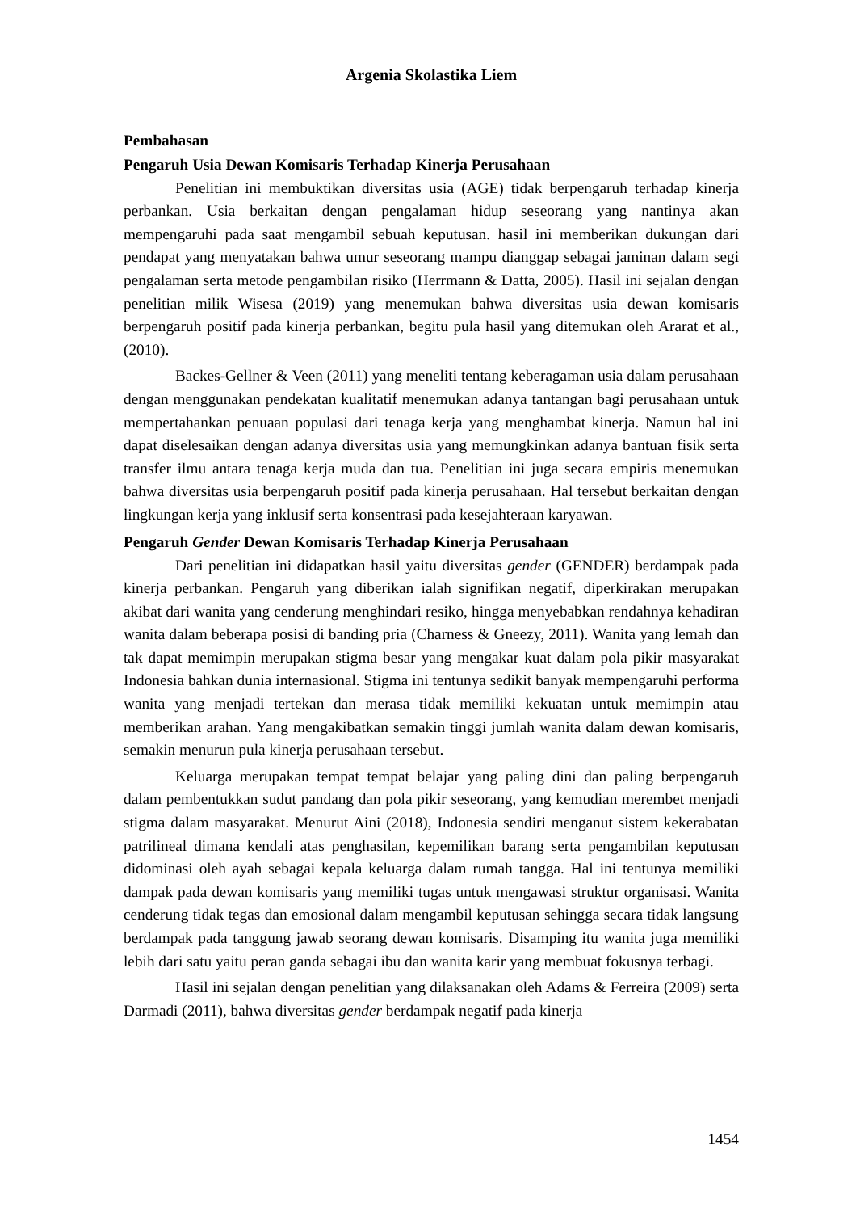Argenia Skolastika Liem
Pembahasan
Pengaruh Usia Dewan Komisaris Terhadap Kinerja Perusahaan
Penelitian ini membuktikan diversitas usia (AGE) tidak berpengaruh terhadap kinerja perbankan. Usia berkaitan dengan pengalaman hidup seseorang yang nantinya akan mempengaruhi pada saat mengambil sebuah keputusan. hasil ini memberikan dukungan dari pendapat yang menyatakan bahwa umur seseorang mampu dianggap sebagai jaminan dalam segi pengalaman serta metode pengambilan risiko (Herrmann & Datta, 2005). Hasil ini sejalan dengan penelitian milik Wisesa (2019) yang menemukan bahwa diversitas usia dewan komisaris berpengaruh positif pada kinerja perbankan, begitu pula hasil yang ditemukan oleh Ararat et al., (2010).
Backes-Gellner & Veen (2011) yang meneliti tentang keberagaman usia dalam perusahaan dengan menggunakan pendekatan kualitatif menemukan adanya tantangan bagi perusahaan untuk mempertahankan penuaan populasi dari tenaga kerja yang menghambat kinerja. Namun hal ini dapat diselesaikan dengan adanya diversitas usia yang memungkinkan adanya bantuan fisik serta transfer ilmu antara tenaga kerja muda dan tua. Penelitian ini juga secara empiris menemukan bahwa diversitas usia berpengaruh positif pada kinerja perusahaan. Hal tersebut berkaitan dengan lingkungan kerja yang inklusif serta konsentrasi pada kesejahteraan karyawan.
Pengaruh Gender Dewan Komisaris Terhadap Kinerja Perusahaan
Dari penelitian ini didapatkan hasil yaitu diversitas gender (GENDER) berdampak pada kinerja perbankan. Pengaruh yang diberikan ialah signifikan negatif, diperkirakan merupakan akibat dari wanita yang cenderung menghindari resiko, hingga menyebabkan rendahnya kehadiran wanita dalam beberapa posisi di banding pria (Charness & Gneezy, 2011). Wanita yang lemah dan tak dapat memimpin merupakan stigma besar yang mengakar kuat dalam pola pikir masyarakat Indonesia bahkan dunia internasional. Stigma ini tentunya sedikit banyak mempengaruhi performa wanita yang menjadi tertekan dan merasa tidak memiliki kekuatan untuk memimpin atau memberikan arahan. Yang mengakibatkan semakin tinggi jumlah wanita dalam dewan komisaris, semakin menurun pula kinerja perusahaan tersebut.
Keluarga merupakan tempat tempat belajar yang paling dini dan paling berpengaruh dalam pembentukkan sudut pandang dan pola pikir seseorang, yang kemudian merembet menjadi stigma dalam masyarakat. Menurut Aini (2018), Indonesia sendiri menganut sistem kekerabatan patrilineal dimana kendali atas penghasilan, kepemilikan barang serta pengambilan keputusan didominasi oleh ayah sebagai kepala keluarga dalam rumah tangga. Hal ini tentunya memiliki dampak pada dewan komisaris yang memiliki tugas untuk mengawasi struktur organisasi. Wanita cenderung tidak tegas dan emosional dalam mengambil keputusan sehingga secara tidak langsung berdampak pada tanggung jawab seorang dewan komisaris. Disamping itu wanita juga memiliki lebih dari satu yaitu peran ganda sebagai ibu dan wanita karir yang membuat fokusnya terbagi.
Hasil ini sejalan dengan penelitian yang dilaksanakan oleh Adams & Ferreira (2009) serta Darmadi (2011), bahwa diversitas gender berdampak negatif pada kinerja
1454